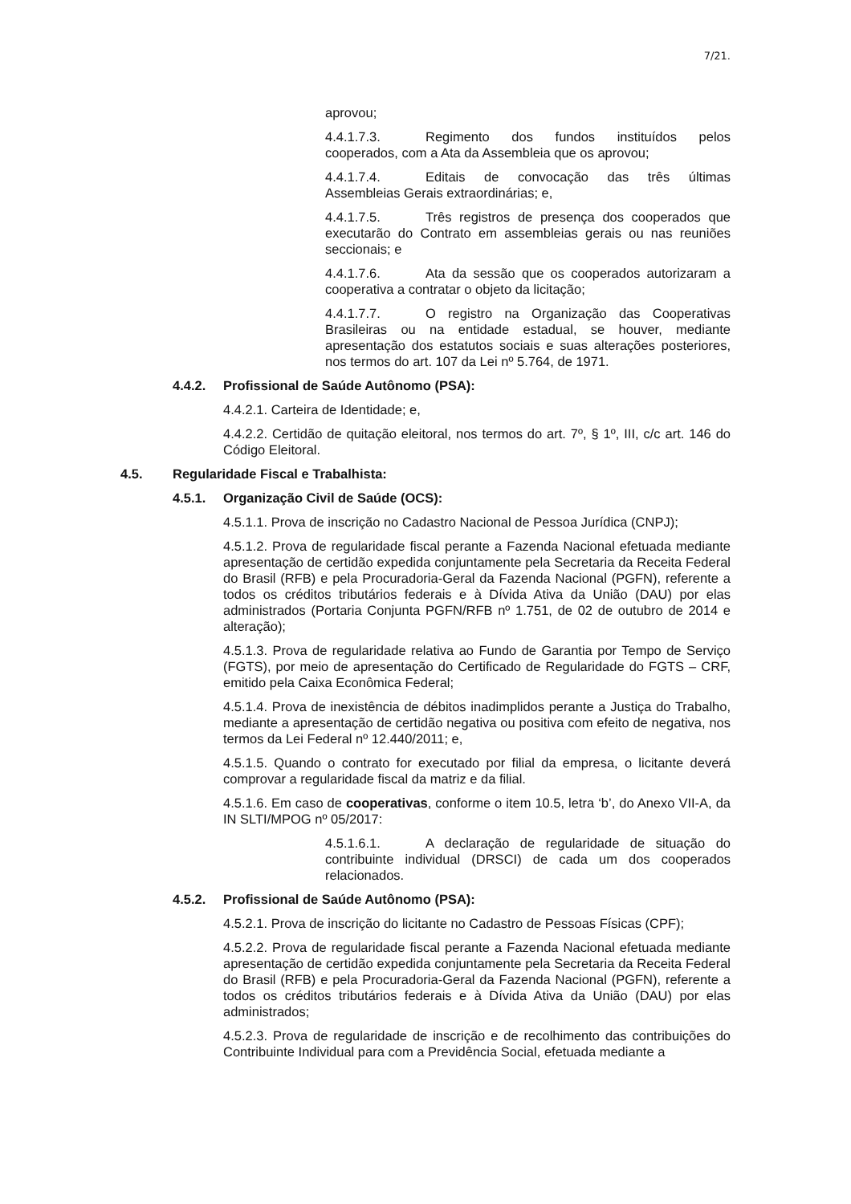7/21.
aprovou;
4.4.1.7.3. Regimento dos fundos instituídos pelos cooperados, com a Ata da Assembleia que os aprovou;
4.4.1.7.4. Editais de convocação das três últimas Assembleias Gerais extraordinárias; e,
4.4.1.7.5. Três registros de presença dos cooperados que executarão do Contrato em assembleias gerais ou nas reuniões seccionais; e
4.4.1.7.6. Ata da sessão que os cooperados autorizaram a cooperativa a contratar o objeto da licitação;
4.4.1.7.7. O registro na Organização das Cooperativas Brasileiras ou na entidade estadual, se houver, mediante apresentação dos estatutos sociais e suas alterações posteriores, nos termos do art. 107 da Lei nº 5.764, de 1971.
4.4.2. Profissional de Saúde Autônomo (PSA):
4.4.2.1. Carteira de Identidade; e,
4.4.2.2. Certidão de quitação eleitoral, nos termos do art. 7º, § 1º, III, c/c art. 146 do Código Eleitoral.
4.5. Regularidade Fiscal e Trabalhista:
4.5.1. Organização Civil de Saúde (OCS):
4.5.1.1. Prova de inscrição no Cadastro Nacional de Pessoa Jurídica (CNPJ);
4.5.1.2. Prova de regularidade fiscal perante a Fazenda Nacional efetuada mediante apresentação de certidão expedida conjuntamente pela Secretaria da Receita Federal do Brasil (RFB) e pela Procuradoria-Geral da Fazenda Nacional (PGFN), referente a todos os créditos tributários federais e à Dívida Ativa da União (DAU) por elas administrados (Portaria Conjunta PGFN/RFB nº 1.751, de 02 de outubro de 2014 e alteração);
4.5.1.3. Prova de regularidade relativa ao Fundo de Garantia por Tempo de Serviço (FGTS), por meio de apresentação do Certificado de Regularidade do FGTS – CRF, emitido pela Caixa Econômica Federal;
4.5.1.4. Prova de inexistência de débitos inadimplidos perante a Justiça do Trabalho, mediante a apresentação de certidão negativa ou positiva com efeito de negativa, nos termos da Lei Federal nº 12.440/2011; e,
4.5.1.5. Quando o contrato for executado por filial da empresa, o licitante deverá comprovar a regularidade fiscal da matriz e da filial.
4.5.1.6. Em caso de cooperativas, conforme o item 10.5, letra ‘b’, do Anexo VII-A, da IN SLTI/MPOG nº 05/2017:
4.5.1.6.1. A declaração de regularidade de situação do contribuinte individual (DRSCI) de cada um dos cooperados relacionados.
4.5.2. Profissional de Saúde Autônomo (PSA):
4.5.2.1. Prova de inscrição do licitante no Cadastro de Pessoas Físicas (CPF);
4.5.2.2. Prova de regularidade fiscal perante a Fazenda Nacional efetuada mediante apresentação de certidão expedida conjuntamente pela Secretaria da Receita Federal do Brasil (RFB) e pela Procuradoria-Geral da Fazenda Nacional (PGFN), referente a todos os créditos tributários federais e à Dívida Ativa da União (DAU) por elas administrados;
4.5.2.3. Prova de regularidade de inscrição e de recolhimento das contribuições do Contribuinte Individual para com a Previdência Social, efetuada mediante a